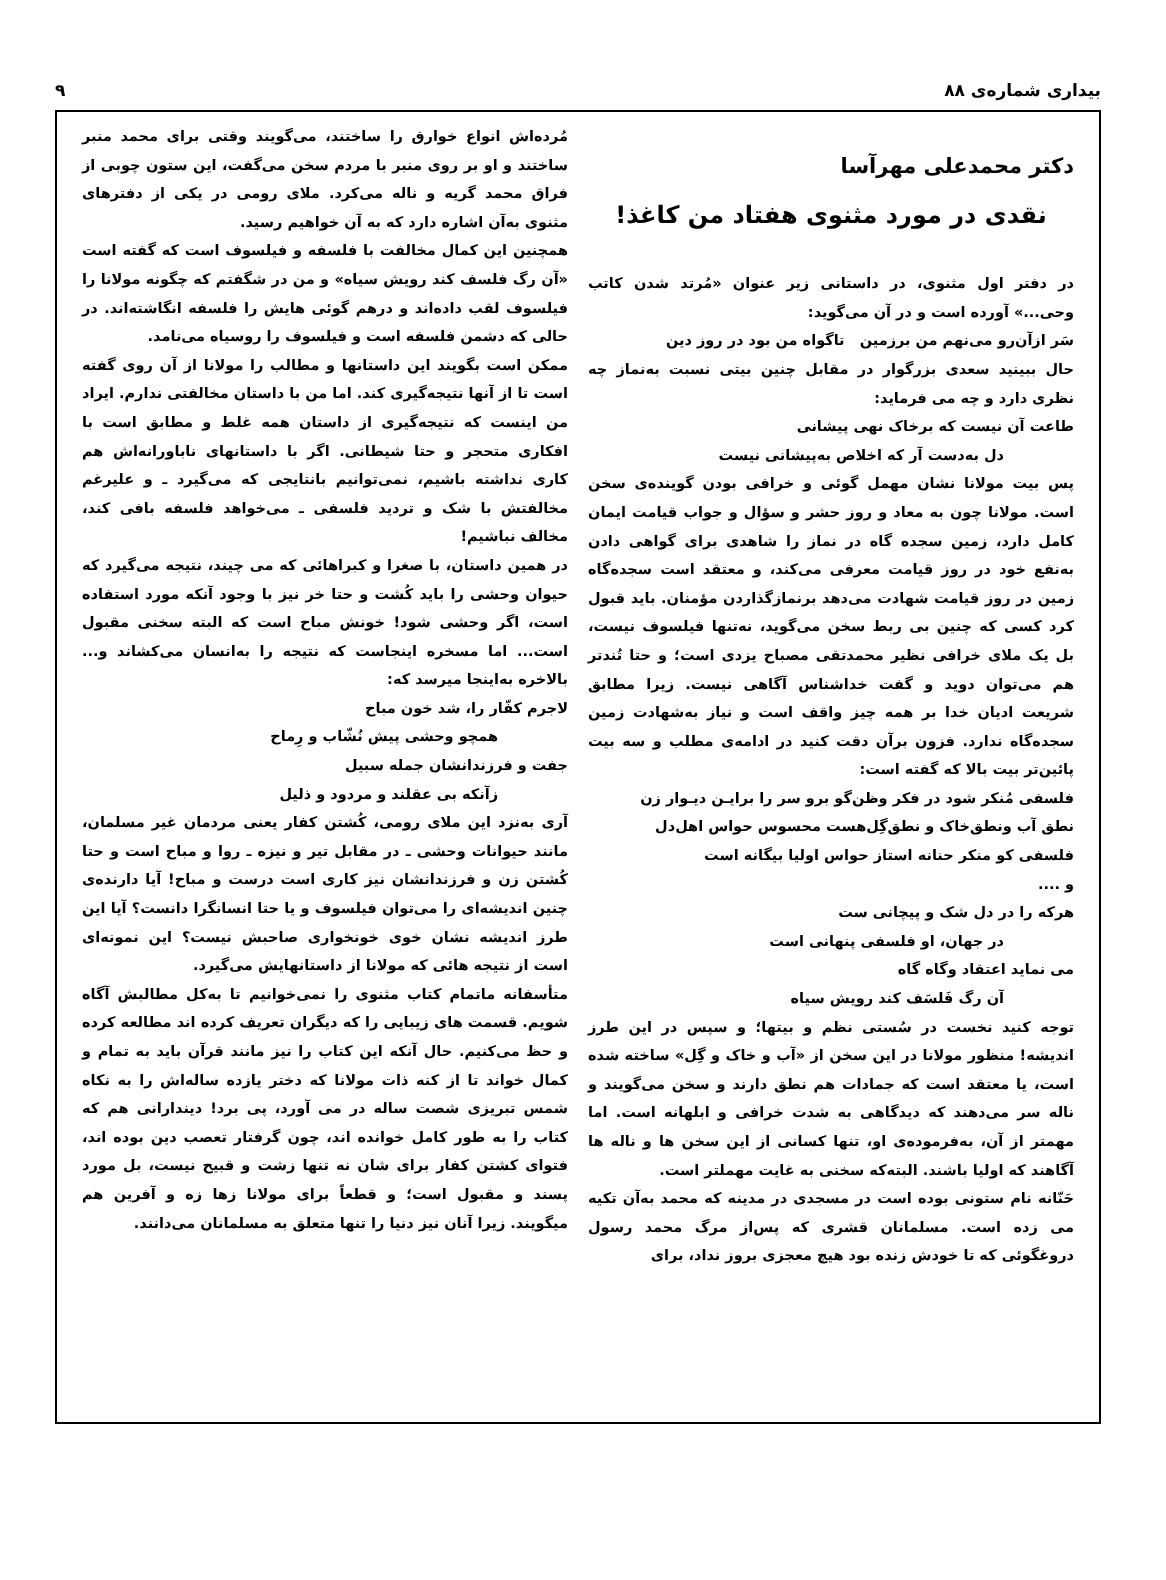بیداری شماره‌ی ۸۸ ۹
دکتر محمدعلی مهرآسا
نقدی در مورد مثنوی هفتاد من کاغذ!
در دفتر اول مثنوی، در داستانی زیر عنوان «مُرتد شدن کاتب وحی...» آورده است و در آن می‌گوید:
سَر ازآن‌رو می‌نهم من برزمین تاگواه من بود در روز دین
حال ببینید سعدی بزرگوار در مقابل چنین بیتی نسبت به‌نماز چه نظری دارد و چه می فرماید:
طاعت آن نیست که برخاک نهی پیشانی
دل به‌دست آر که اخلاص به‌پیشانی نیست
پس بیت مولانا نشان مهمل گوئی و خرافی بودن گوینده‌ی سخن است. مولانا چون به معاد و روز حشر و سؤال و جواب قیامت ایمان کامل دارد، زمین سجده گاه در نماز را شاهدی برای گواهی دادن به‌نفع خود در روز قیامت معرفی می‌کند، و معتقد است سجده‌گاه زمین در روز قیامت شهادت می‌دهد برنمازگذاردن مؤمنان. باید قبول کرد کسی که چنین بی ربط سخن می‌گوید، نه‌تنها فیلسوف نیست، بل یک ملای خرافی نظیر محمدتقی مصباح یزدی است؛ و حتا تُندتر هم می‌توان دوید و گفت خداشناس آگاهی نیست. زیرا مطابق شریعت ادیان خدا بر همه چیز واقف است و نیاز به‌شهادت زمین سجده‌گاه ندارد. فزون برآن دقت کنید در ادامه‌ی مطلب و سه بیت پائین‌تر بیت بالا که گفته است:
فلسفی مُنکر شود در فکر وظن‌گو برو سر را برایـن دیـوار زن
نطق آب ونطق‌خاک و نطق‌گِل‌هست محسوس حواس اهل‌دل
فلسفی کو منکر حنانه استاز حواس اولیا بیگانه است
و ....
هرکه را در دل شک و پیچانی ست
در جهان، او فلسفی پنهانی است
می نماید اعتقاد وگاه گاه
آن رگ فَلسَف کند رویش سیاه
توجه کنید نخست در سُستی نظم و بیتها؛ و سپس در این طرز اندیشه! منظور مولانا در این سخن از «آب و خاک و گِل» ساخته شده است، یا معتقد است که جمادات هم نطق دارند و سخن می‌گویند و ناله سر می‌دهند که دیدگاهی به شدت خرافی و ابلهانه است. اما مهمتر از آن، به‌فرموده‌ی او، تنها کسانی از این سخن ها و ناله ها آگاهند که اولیا باشند. البته‌که سخنی به غایت مهملتر است.
حَنّانه نام ستونی بوده است در مسجدی در مدینه که محمد به‌آن تکیه می زده است. مسلمانان قشری که پس‌از مرگ محمد رسول دروغگوئی که تا خودش زنده بود هیچ معجزی بروز نداد، برای
مُرده‌اش انواع خوارق را ساختند، می‌گویند وقتی برای محمد منبر ساختند و او بر روی منبر با مردم سخن می‌گفت، این ستون چوبی از فراق محمد گریه و ناله می‌کرد. ملای رومی در یکی از دفترهای مثنوی به‌آن اشاره دارد که به آن خواهیم رسید.
همچنین این کمال مخالفت با فلسفه و فیلسوف است که گفته است «آن رگ فلسف کند رویش سیاه» و من در شگفتم که چگونه مولانا را فیلسوف لقب داده‌اند و درهم گوئی هایش را فلسفه انگاشته‌اند. در حالی که دشمن فلسفه است و فیلسوف را روسیاه می‌نامد.
ممکن است بگویند این داستانها و مطالب را مولانا از آن روی گفته است تا از آنها نتیجه‌گیری کند. اما من با داستان مخالفتی ندارم. ایراد من اینست که نتیجه‌گیری از داستان همه غلط و مطابق است با افکاری متحجر و حتا شیطانی. اگر با داستانهای ناباورانه‌اش هم کاری نداشته باشیم، نمی‌توانیم بانتایجی که می‌گیرد ـ و علیرغم مخالفتش با شک و تردید فلسفی ـ می‌خواهد فلسفه بافی کند، مخالف نباشیم!
در همین داستان، با صغرا و کبراهائی که می چیند، نتیجه می‌گیرد که حیوان وحشی را باید کُشت و حتا خر نیز با وجود آنکه مورد استفاده است، اگر وحشی شود! خونش مباح است که البته سخنی مقبول است... اما مسخره اینجاست که نتیجه را به‌انسان می‌کشاند و... بالاخره به‌اینجا میرسد که:
لاجرم کفّار را، شد خون مباح
همچو وحشی پیش نُشّاب و رِماح
جفت و فرزندانشان جمله سبیل
زآنکه بی عقلند و مردود و ذلیل
آری به‌نزد این ملای رومی، کُشتن کفار یعنی مردمان غیر مسلمان، مانند حیوانات وحشی ـ در مقابل تیر و نیزه ـ روا و مباح است و حتا کُشتن زن و فرزندانشان نیز کاری است درست و مباح! آیا دارنده‌ی چنین اندیشه‌ای را می‌توان فیلسوف و یا حتا انسانگرا دانست؟ آیا این طرز اندیشه نشان خوی خونخواری صاحبش نیست؟ این نمونه‌ای است از نتیجه هائی که مولانا از داستانهایش می‌گیرد.
متأسفانه ماتمام کتاب مثنوی را نمی‌خوانیم تا به‌کل مطالبش آگاه شویم. قسمت های زیبایی را که دیگران تعریف کرده اند مطالعه کرده و حظ می‌کنیم. حال آنکه این کتاب را نیز مانند قرآن باید به تمام و کمال خواند تا از کنه ذات مولانا که دختر یازده ساله‌اش را به نکاه شمس تبریزی شصت ساله در می آورد، پی برد! دیندارانی هم که کتاب را به طور کامل خوانده اند، چون گرفتار تعصب دین بوده اند، فتوای کشتن کفار برای شان نه تنها زشت و قبیح نیست، بل مورد پسند و مقبول است؛ و قطعاً برای مولانا زها زه و آفرین هم میگویند. زیرا آنان نیز دنیا را تنها متعلق به مسلمانان می‌دانند.